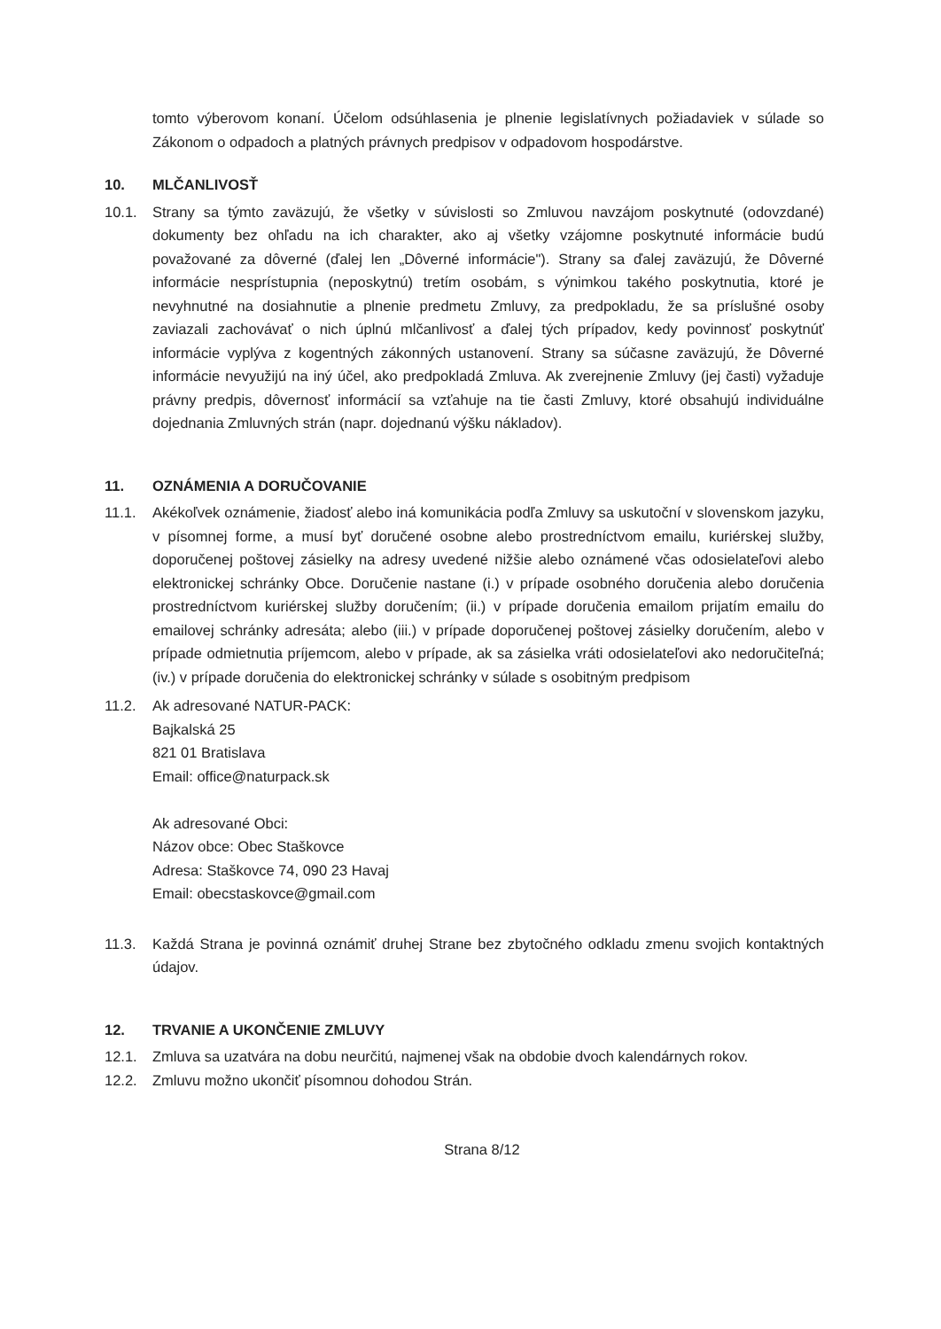tomto výberovom konaní. Účelom odsúhlasenia je plnenie legislatívnych požiadaviek v súlade so Zákonom o odpadoch a platných právnych predpisov v odpadovom hospodárstve.
10. MLČANLIVOSŤ
10.1. Strany sa týmto zaväzujú, že všetky v súvislosti so Zmluvou navzájom poskytnuté (odovzdané) dokumenty bez ohľadu na ich charakter, ako aj všetky vzájomne poskytnuté informácie budú považované za dôverné (ďalej len „Dôverné informácie"). Strany sa ďalej zaväzujú, že Dôverné informácie nesprístupnia (neposkytnú) tretím osobám, s výnimkou takého poskytnutia, ktoré je nevyhnutné na dosiahnutie a plnenie predmetu Zmluvy, za predpokladu, že sa príslušné osoby zaviazali zachovávať o nich úplnú mlčanlivosť a ďalej tých prípadov, kedy povinnosť poskytnúť informácie vyplýva z kogentných zákonných ustanovení. Strany sa súčasne zaväzujú, že Dôverné informácie nevyužijú na iný účel, ako predpokladá Zmluva. Ak zverejnenie Zmluvy (jej časti) vyžaduje právny predpis, dôvernosť informácií sa vzťahuje na tie časti Zmluvy, ktoré obsahujú individuálne dojednania Zmluvných strán (napr. dojednanú výšku nákladov).
11. OZNÁMENIA A DORUČOVANIE
11.1. Akékoľvek oznámenie, žiadosť alebo iná komunikácia podľa Zmluvy sa uskutoční v slovenskom jazyku, v písomnej forme, a musí byť doručené osobne alebo prostredníctvom emailu, kuriérskej služby, doporučenej poštovej zásielky na adresy uvedené nižšie alebo oznámené včas odosielateľovi alebo elektronickej schránky Obce. Doručenie nastane (i.) v prípade osobného doručenia alebo doručenia prostredníctvom kuriérskej služby doručením; (ii.) v prípade doručenia emailom prijatím emailu do emailovej schránky adresáta; alebo (iii.) v prípade doporučenej poštovej zásielky doručením, alebo v prípade odmietnutia príjemcom, alebo v prípade, ak sa zásielka vráti odosielateľovi ako nedoručiteľná; (iv.) v prípade doručenia do elektronickej schránky v súlade s osobitným predpisom
11.2. Ak adresované NATUR-PACK:
Bajkalská 25
821 01 Bratislava
Email: office@naturpack.sk
Ak adresované Obci:
Názov obce: Obec Staškovce
Adresa: Staškovce 74, 090 23 Havaj
Email: obecstaskovce@gmail.com
11.3. Každá Strana je povinná oznámiť druhej Strane bez zbytočného odkladu zmenu svojich kontaktných údajov.
12. TRVANIE A UKONČENIE ZMLUVY
12.1. Zmluva sa uzatvára na dobu neurčitú, najmenej však na obdobie dvoch kalendárnych rokov.
12.2. Zmluvu možno ukončiť písomnou dohodou Strán.
Strana 8/12